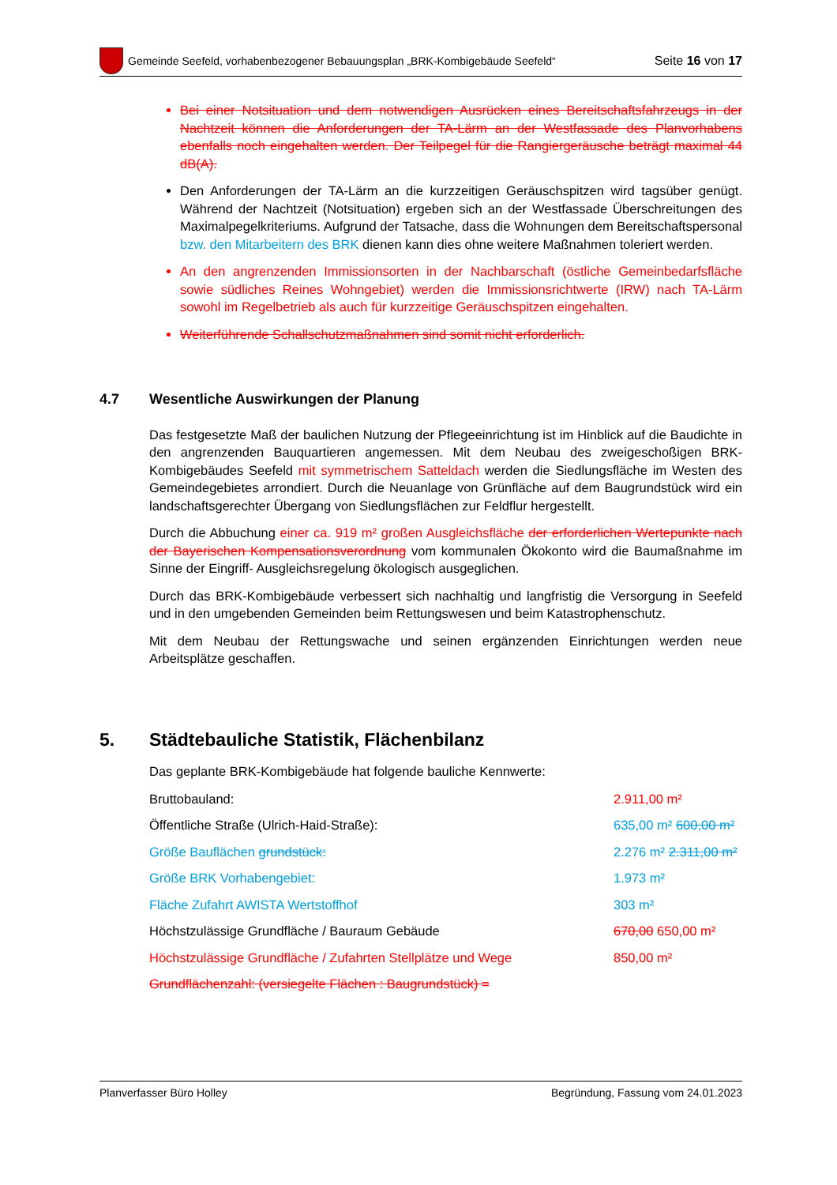Gemeinde Seefeld, vorhabenbezogener Bebauungsplan „BRK-Kombigebäude Seefeld“Seite 16 von 17
Bei einer Notsituation und dem notwendigen Ausrücken eines Bereitschaftsfahrzeugs in der Nachtzeit können die Anforderungen der TA-Lärm an der Westfassade des Planvorhabens ebenfalls noch eingehalten werden. Der Teilpegel für die Rangiergeräusche beträgt maximal 44 dB(A).
Den Anforderungen der TA-Lärm an die kurzzeitigen Geräuschspitzen wird tagsüber genügt. Während der Nachtzeit (Notsituation) ergeben sich an der Westfassade Überschreitungen des Maximalpegelkriteriums. Aufgrund der Tatsache, dass die Wohnungen dem Bereitschaftspersonal bzw. den Mitarbeitern des BRK dienen kann dies ohne weitere Maßnahmen toleriert werden.
An den angrenzenden Immissionsorten in der Nachbarschaft (östliche Gemeinbedarfsfläche sowie südliches Reines Wohngebiet) werden die Immissionsrichtwerte (IRW) nach TA-Lärm sowohl im Regelbetrieb als auch für kurzzeitige Geräuschspitzen eingehalten.
Weiterführende Schallschutzmaßnahmen sind somit nicht erforderlich.
4.7 Wesentliche Auswirkungen der Planung
Das festgesetzte Maß der baulichen Nutzung der Pflegeeinrichtung ist im Hinblick auf die Baudichte in den angrenzenden Bauquartieren angemessen. Mit dem Neubau des zweigeschoßigen BRK-Kombigebäudes Seefeld mit symmetrischem Satteldach werden die Siedlungsfläche im Westen des Gemeindegebietes arrondiert. Durch die Neuanlage von Grünfläche auf dem Baugrundstück wird ein landschaftsgerechter Übergang von Siedlungsflächen zur Feldflur hergestellt.
Durch die Abbuchung einer ca. 919 m² großen Ausgleichsfläche der erforderlichen Wertepunkte nach der Bayerischen Kompensationsverordnung vom kommunalen Ökokonto wird die Baumaßnahme im Sinne der Eingriff- Ausgleichsregelung ökologisch ausgeglichen.
Durch das BRK-Kombigebäude verbessert sich nachhaltig und langfristig die Versorgung in Seefeld und in den umgebenden Gemeinden beim Rettungswesen und beim Katastrophenschutz.
Mit dem Neubau der Rettungswache und seinen ergänzenden Einrichtungen werden neue Arbeitsplätze geschaffen.
5. Städtebauliche Statistik, Flächenbilanz
Das geplante BRK-Kombigebäude hat folgende bauliche Kennwerte:
| Bruttobauland: | 2.911,00 m² |
| Öffentliche Straße (Ulrich-Haid-Straße): | 635,00 m² 600,00 m² |
| Größe Bauflächen grundstück: | 2.276 m² 2.311,00 m² |
| Größe BRK Vorhabengebiet: | 1.973 m² |
| Fläche Zufahrt AWISTA Wertstoffhof | 303 m² |
| Höchstzulässige Grundfläche / Bauraum Gebäude | 670,00 650,00 m² |
| Höchstzulässige Grundfläche / Zufahrten Stellplätze und Wege | 850,00 m² |
| Grundflächenzahl: (versiegelte Flächen : Baugrundstück) = | |
Planverfasser Büro Holley Begründung, Fassung vom 24.01.2023